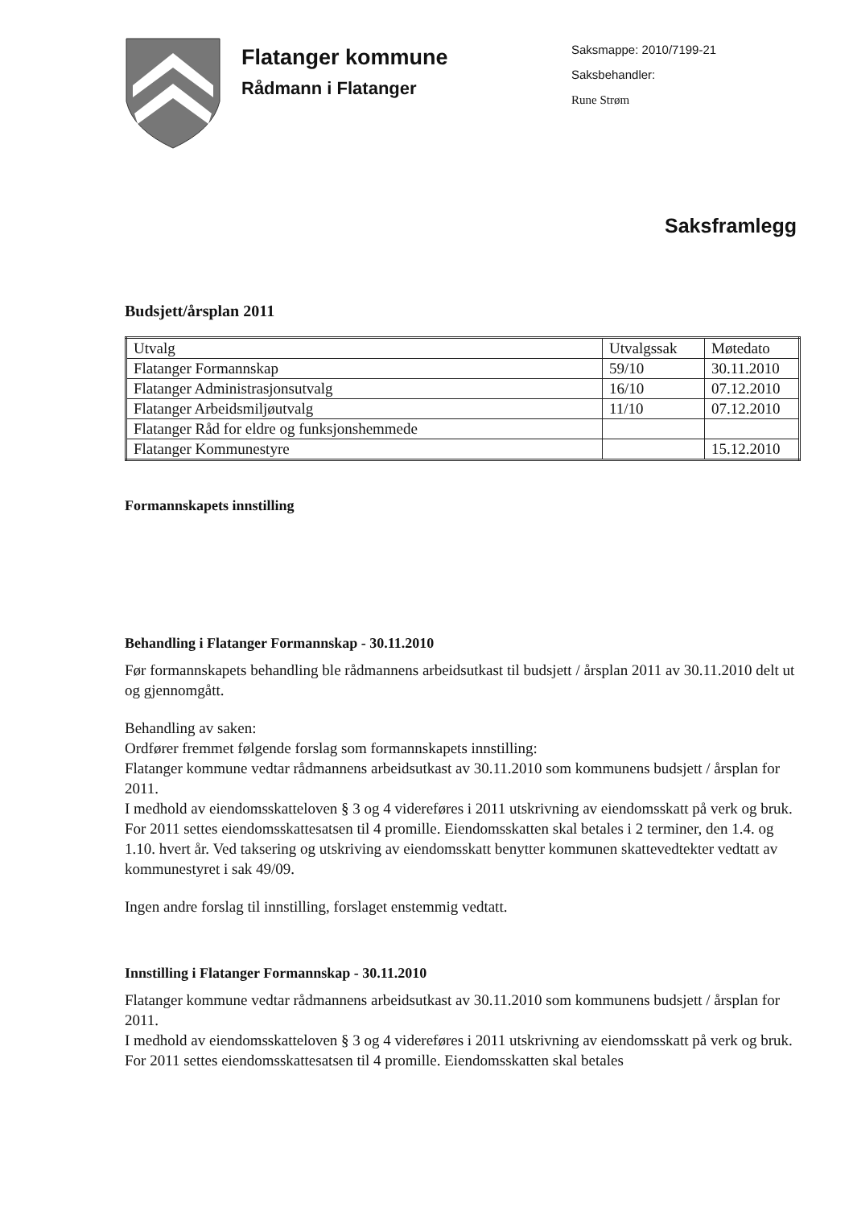Flatanger kommune
Rådmann i Flatanger
Saksmappe: 2010/7199-21
Saksbehandler:
Rune Strøm
Saksframlegg
Budsjett/årsplan 2011
| Utvalg | Utvalgssak | Møtedato |
| Flatanger Formannskap | 59/10 | 30.11.2010 |
| Flatanger Administrasjonsutvalg | 16/10 | 07.12.2010 |
| Flatanger Arbeidsmiljøutvalg | 11/10 | 07.12.2010 |
| Flatanger Råd for eldre og funksjonshemmede | | |
| Flatanger Kommunestyre | | 15.12.2010 |
Formannskapets innstilling
Behandling i Flatanger Formannskap - 30.11.2010
Før formannskapets behandling ble rådmannens arbeidsutkast til budsjett / årsplan 2011 av 30.11.2010 delt ut og gjennomgått.
Behandling av saken:
Ordfører fremmet følgende forslag som formannskapets innstilling:
Flatanger kommune vedtar rådmannens arbeidsutkast av 30.11.2010 som kommunens budsjett / årsplan for 2011.
I medhold av eiendomsskatteloven § 3 og 4 videreføres i 2011 utskrivning av eiendomsskatt på verk og bruk. For 2011 settes eiendomsskattesatsen til 4 promille. Eiendomsskatten skal betales i 2 terminer, den 1.4. og 1.10. hvert år. Ved taksering og utskriving av eiendomsskatt benytter kommunen skattevedtekter vedtatt av kommunestyret i sak 49/09.
Ingen andre forslag til innstilling, forslaget enstemmig vedtatt.
Innstilling i Flatanger Formannskap - 30.11.2010
Flatanger kommune vedtar rådmannens arbeidsutkast av 30.11.2010 som kommunens budsjett / årsplan for 2011.
I medhold av eiendomsskatteloven § 3 og 4 videreføres i 2011 utskrivning av eiendomsskatt på verk og bruk. For 2011 settes eiendomsskattesatsen til 4 promille. Eiendomsskatten skal betales